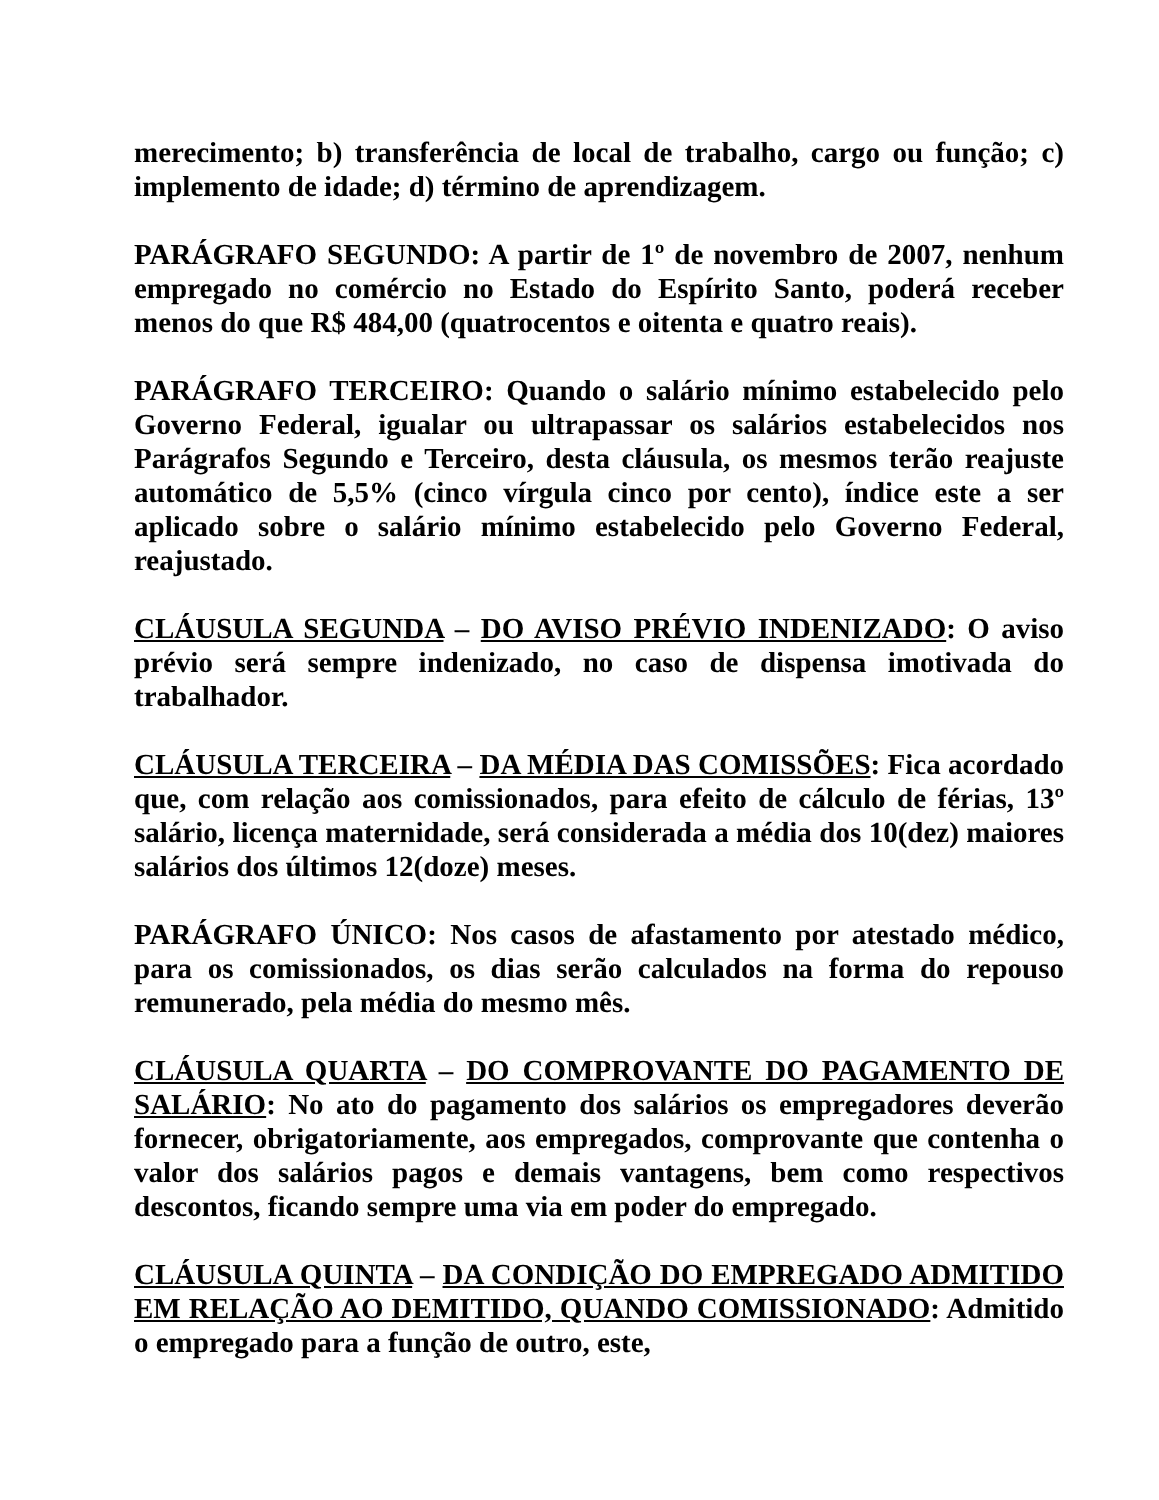merecimento; b) transferência de local de trabalho, cargo ou função; c) implemento de idade; d) término de aprendizagem.
PARÁGRAFO SEGUNDO: A partir de 1º de novembro de 2007, nenhum empregado no comércio no Estado do Espírito Santo, poderá receber menos do que R$ 484,00 (quatrocentos e oitenta e quatro reais).
PARÁGRAFO TERCEIRO: Quando o salário mínimo estabelecido pelo Governo Federal, igualar ou ultrapassar os salários estabelecidos nos Parágrafos Segundo e Terceiro, desta cláusula, os mesmos terão reajuste automático de 5,5% (cinco vírgula cinco por cento), índice este a ser aplicado sobre o salário mínimo estabelecido pelo Governo Federal, reajustado.
CLÁUSULA SEGUNDA – DO AVISO PRÉVIO INDENIZADO: O aviso prévio será sempre indenizado, no caso de dispensa imotivada do trabalhador.
CLÁUSULA TERCEIRA – DA MÉDIA DAS COMISSÕES: Fica acordado que, com relação aos comissionados, para efeito de cálculo de férias, 13º salário, licença maternidade, será considerada a média dos 10(dez) maiores salários dos últimos 12(doze) meses.
PARÁGRAFO ÚNICO: Nos casos de afastamento por atestado médico, para os comissionados, os dias serão calculados na forma do repouso remunerado, pela média do mesmo mês.
CLÁUSULA QUARTA – DO COMPROVANTE DO PAGAMENTO DE SALÁRIO: No ato do pagamento dos salários os empregadores deverão fornecer, obrigatoriamente, aos empregados, comprovante que contenha o valor dos salários pagos e demais vantagens, bem como respectivos descontos, ficando sempre uma via em poder do empregado.
CLÁUSULA QUINTA – DA CONDIÇÃO DO EMPREGADO ADMITIDO EM RELAÇÃO AO DEMITIDO, QUANDO COMISSIONADO: Admitido o empregado para a função de outro, este,